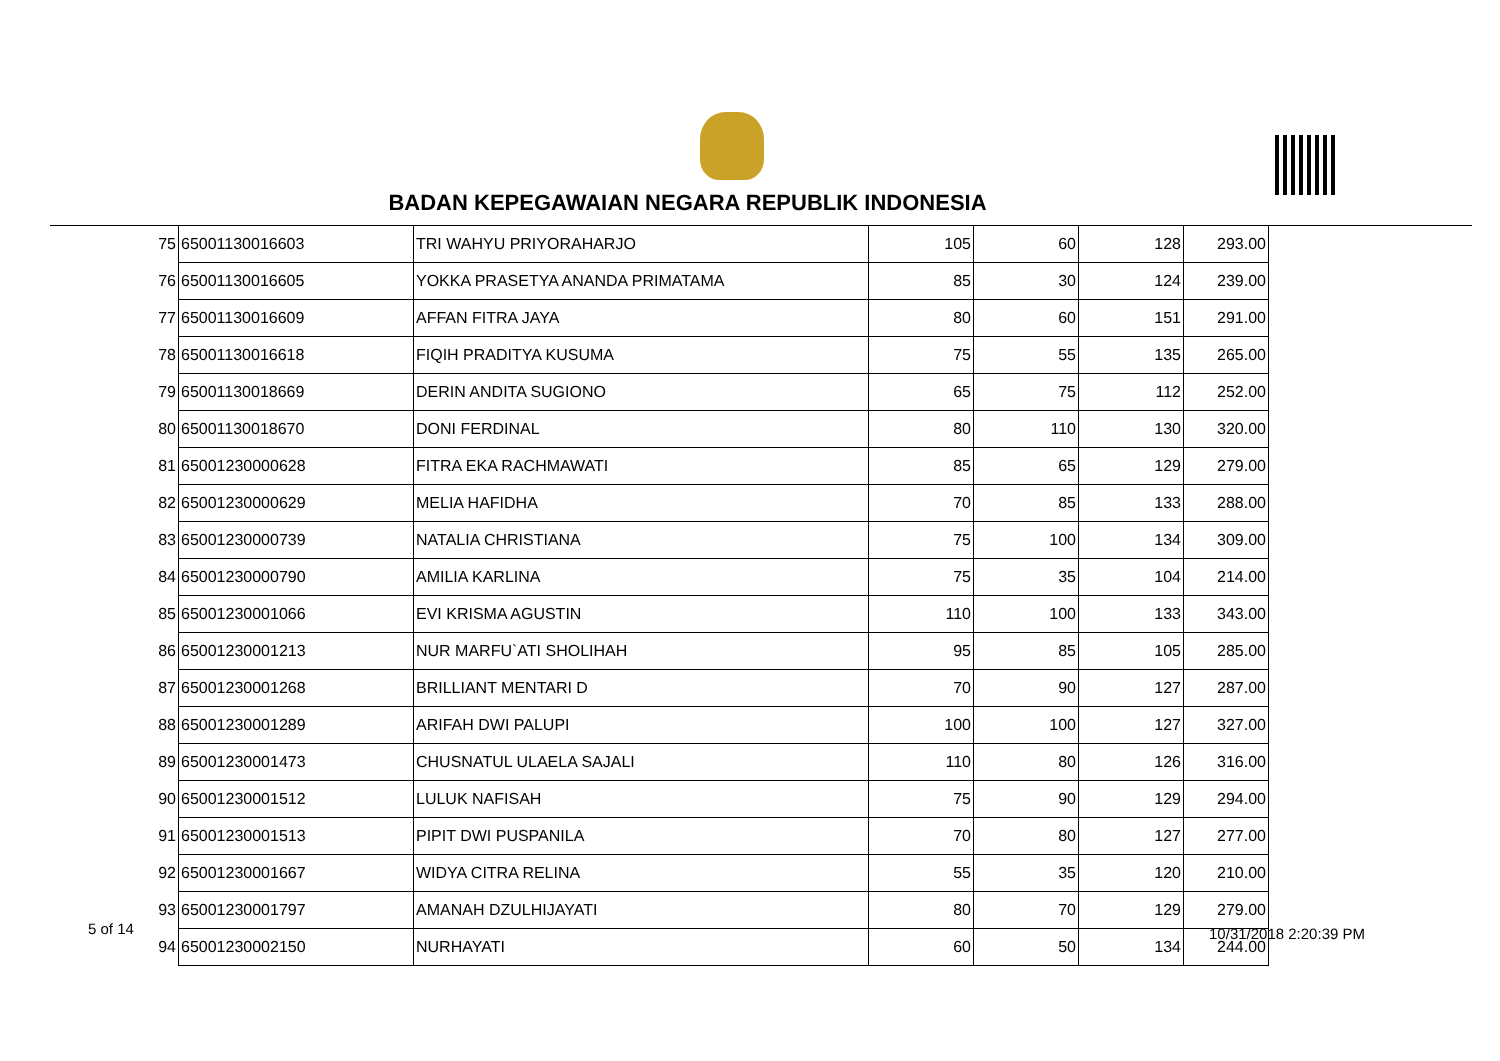BADAN KEPEGAWAIAN NEGARA REPUBLIK INDONESIA
| 75 | 65001130016603 | TRI WAHYU PRIYORAHARJO | 105 | 60 | 128 | 293.00 |
| 76 | 65001130016605 | YOKKA PRASETYA ANANDA PRIMATAMA | 85 | 30 | 124 | 239.00 |
| 77 | 65001130016609 | AFFAN FITRA JAYA | 80 | 60 | 151 | 291.00 |
| 78 | 65001130016618 | FIQIH PRADITYA KUSUMA | 75 | 55 | 135 | 265.00 |
| 79 | 65001130018669 | DERIN ANDITA SUGIONO | 65 | 75 | 112 | 252.00 |
| 80 | 65001130018670 | DONI FERDINAL | 80 | 110 | 130 | 320.00 |
| 81 | 65001230000628 | FITRA EKA RACHMAWATI | 85 | 65 | 129 | 279.00 |
| 82 | 65001230000629 | MELIA HAFIDHA | 70 | 85 | 133 | 288.00 |
| 83 | 65001230000739 | NATALIA CHRISTIANA | 75 | 100 | 134 | 309.00 |
| 84 | 65001230000790 | AMILIA KARLINA | 75 | 35 | 104 | 214.00 |
| 85 | 65001230001066 | EVI KRISMA AGUSTIN | 110 | 100 | 133 | 343.00 |
| 86 | 65001230001213 | NUR MARFU`ATI SHOLIHAH | 95 | 85 | 105 | 285.00 |
| 87 | 65001230001268 | BRILLIANT MENTARI D | 70 | 90 | 127 | 287.00 |
| 88 | 65001230001289 | ARIFAH DWI PALUPI | 100 | 100 | 127 | 327.00 |
| 89 | 65001230001473 | CHUSNATUL ULAELA SAJALI | 110 | 80 | 126 | 316.00 |
| 90 | 65001230001512 | LULUK NAFISAH | 75 | 90 | 129 | 294.00 |
| 91 | 65001230001513 | PIPIT DWI PUSPANILA | 70 | 80 | 127 | 277.00 |
| 92 | 65001230001667 | WIDYA CITRA RELINA | 55 | 35 | 120 | 210.00 |
| 93 | 65001230001797 | AMANAH DZULHIJAYATI | 80 | 70 | 129 | 279.00 |
| 94 | 65001230002150 | NURHAYATI | 60 | 50 | 134 | 244.00 |
5 of 14 10/31/2018 2:20:39 PM